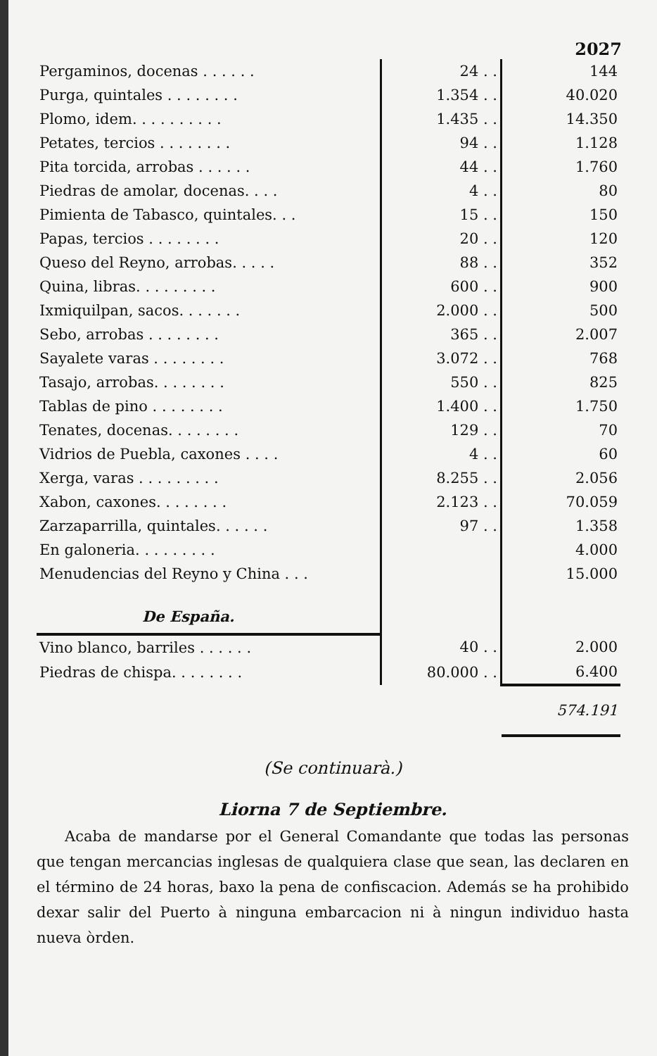2027
| Pergaminos, docenas . . . . . . | 24 . . | 144 |
| Purga, quintales . . . . . . . . | 1.354 . . | 40.020 |
| Plomo, idem. . . . . . . . . . | 1.435 . . | 14.350 |
| Petates, tercios . . . . . . . . | 94 . . | 1.128 |
| Pita torcida, arrobas . . . . . . | 44 . . | 1.760 |
| Piedras de amolar, docenas. . . . | 4 . . | 80 |
| Pimienta de Tabasco, quintales. . . | 15 . . | 150 |
| Papas, tercios . . . . . . . . | 20 . . | 120 |
| Queso del Reyno, arrobas. . . . . | 88 . . | 352 |
| Quina, libras. . . . . . . . . | 600 . . | 900 |
| Ixmiquilpan, sacos. . . . . . . | 2.000 . . | 500 |
| Sebo, arrobas . . . . . . . . | 365 . . | 2.007 |
| Sayalete varas . . . . . . . . | 3.072 . . | 768 |
| Tasajo, arrobas. . . . . . . . | 550 . . | 825 |
| Tablas de pino . . . . . . . . | 1.400 . . | 1.750 |
| Tenates, docenas. . . . . . . . | 129 . . | 70 |
| Vidrios de Puebla, caxones . . . . | 4 . . | 60 |
| Xerga, varas . . . . . . . . . | 8.255 . . | 2.056 |
| Xabon, caxones. . . . . . . . | 2.123 . . | 70.059 |
| Zarzaparrilla, quintales. . . . . . | 97 . . | 1.358 |
| En galoneria. . . . . . . . . | | 4.000 |
| Menudencias del Reyno y China . . . | | 15.000 |
| De España. | | |
| Vino blanco, barriles . . . . . . | 40 . . | 2.000 |
| Piedras de chispa. . . . . . . . | 80.000 . . | 6.400 |
| | | 574.191 |
(Se continuarà.)
Liorna 7 de Septiembre.
Acaba de mandarse por el General Comandante que todas las personas que tengan mercancias inglesas de qualquiera clase que sean, las declaren en el término de 24 horas, baxo la pena de confiscacion. Además se ha prohibido dexar salir del Puerto à ninguna embarcacion ni à ningun individuo hasta nueva òrden.